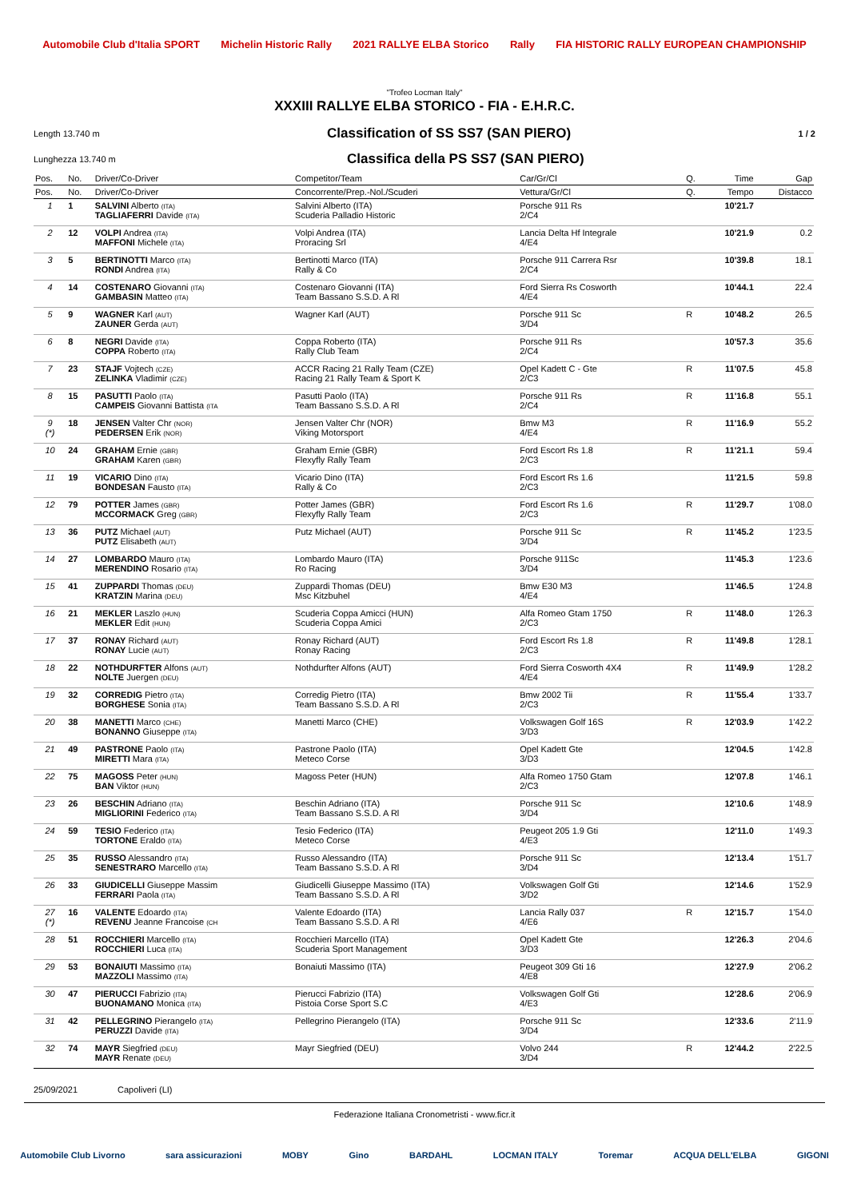Automobile Club d'Italia SPORT Michelin Historic Rally 2021 RALLYE ELBA Storico Rally FIA HISTORIC RALLY EUROPEAN CHAMPIONSHIP
"Trofeo Locman Italy"
XXXIII RALLYE ELBA STORICO - FIA - E.H.R.C.
Length 13.740 m
Classification of SS SS7 (SAN PIERO)
1 / 2
Lunghezza 13.740 m
Classifica della PS SS7 (SAN PIERO)
| Pos. | No. | Driver/Co-Driver | Competitor/Team | Car/Gr/Cl | Q. | Time | Gap |
| --- | --- | --- | --- | --- | --- | --- | --- |
| Pos. | No. | Driver/Co-Driver | Concorrente/Prep.-Nol./Scuderi | Vettura/Gr/Cl | Q. | Tempo | Distacco |
| 1 | 1 | SALVINI Alberto (ITA) TAGLIAFERRI Davide (ITA) | Salvini Alberto (ITA) Scuderia Palladio Historic | Porsche 911 Rs 2/C4 | | 10'21.7 | |
| 2 | 12 | VOLPI Andrea (ITA) MAFFONI Michele (ITA) | Volpi Andrea (ITA) Proracing Srl | Lancia Delta Hf Integrale 4/E4 | | 10'21.9 | 0.2 |
| 3 | 5 | BERTINOTTI Marco (ITA) RONDI Andrea (ITA) | Bertinotti Marco (ITA) Rally & Co | Porsche 911 Carrera Rsr 2/C4 | | 10'39.8 | 18.1 |
| 4 | 14 | COSTENARO Giovanni (ITA) GAMBASIN Matteo (ITA) | Costenaro Giovanni (ITA) Team Bassano S.S.D. A Rl | Ford Sierra Rs Cosworth 4/E4 | | 10'44.1 | 22.4 |
| 5 | 9 | WAGNER Karl (AUT) ZAUNER Gerda (AUT) | Wagner Karl (AUT) | Porsche 911 Sc 3/D4 | R | 10'48.2 | 26.5 |
| 6 | 8 | NEGRI Davide (ITA) COPPA Roberto (ITA) | Coppa Roberto (ITA) Rally Club Team | Porsche 911 Rs 2/C4 | | 10'57.3 | 35.6 |
| 7 | 23 | STAJF Vojtech (CZE) ZELINKA Vladimir (CZE) | ACCR Racing 21 Rally Team (CZE) Racing 21 Rally Team & Sport K | Opel Kadett C - Gte 2/C3 | R | 11'07.5 | 45.8 |
| 8 | 15 | PASUTTI Paolo (ITA) CAMPEIS Giovanni Battista (ITA | Pasutti Paolo (ITA) Team Bassano S.S.D. A Rl | Porsche 911 Rs 2/C4 | R | 11'16.8 | 55.1 |
| 9 (*) | 18 | JENSEN Valter Chr (NOR) PEDERSEN Erik (NOR) | Jensen Valter Chr (NOR) Viking Motorsport | Bmw M3 4/E4 | R | 11'16.9 | 55.2 |
| 10 | 24 | GRAHAM Ernie (GBR) GRAHAM Karen (GBR) | Graham Ernie (GBR) Flexyfly Rally Team | Ford Escort Rs 1.8 2/C3 | R | 11'21.1 | 59.4 |
| 11 | 19 | VICARIO Dino (ITA) BONDESAN Fausto (ITA) | Vicario Dino (ITA) Rally & Co | Ford Escort Rs 1.6 2/C3 | | 11'21.5 | 59.8 |
| 12 | 79 | POTTER James (GBR) MCCORMACK Greg (GBR) | Potter James (GBR) Flexyfly Rally Team | Ford Escort Rs 1.6 2/C3 | R | 11'29.7 | 1'08.0 |
| 13 | 36 | PUTZ Michael (AUT) PUTZ Elisabeth (AUT) | Putz Michael (AUT) | Porsche 911 Sc 3/D4 | R | 11'45.2 | 1'23.5 |
| 14 | 27 | LOMBARDO Mauro (ITA) MERENDINO Rosario (ITA) | Lombardo Mauro (ITA) Ro Racing | Porsche 911Sc 3/D4 | | 11'45.3 | 1'23.6 |
| 15 | 41 | ZUPPARDI Thomas (DEU) KRATZIN Marina (DEU) | Zuppardi Thomas (DEU) Msc Kitzbuhel | Bmw E30 M3 4/E4 | | 11'46.5 | 1'24.8 |
| 16 | 21 | MEKLER Laszlo (HUN) MEKLER Edit (HUN) | Scuderia Coppa Amicci (HUN) Scuderia Coppa Amici | Alfa Romeo Gtam 1750 2/C3 | R | 11'48.0 | 1'26.3 |
| 17 | 37 | RONAY Richard (AUT) RONAY Lucie (AUT) | Ronay Richard (AUT) Ronay Racing | Ford Escort Rs 1.8 2/C3 | R | 11'49.8 | 1'28.1 |
| 18 | 22 | NOTHDURFTER Alfons (AUT) NOLTE Juergen (DEU) | Nothdurfter Alfons (AUT) | Ford Sierra Cosworth 4X4 4/E4 | R | 11'49.9 | 1'28.2 |
| 19 | 32 | CORREDIG Pietro (ITA) BORGHESE Sonia (ITA) | Corredig Pietro (ITA) Team Bassano S.S.D. A Rl | Bmw 2002 Tii 2/C3 | R | 11'55.4 | 1'33.7 |
| 20 | 38 | MANETTI Marco (CHE) BONANNO Giuseppe (ITA) | Manetti Marco (CHE) | Volkswagen Golf 16S 3/D3 | R | 12'03.9 | 1'42.2 |
| 21 | 49 | PASTRONE Paolo (ITA) MIRETTI Mara (ITA) | Pastrone Paolo (ITA) Meteco Corse | Opel Kadett Gte 3/D3 | | 12'04.5 | 1'42.8 |
| 22 | 75 | MAGOSS Peter (HUN) BAN Viktor (HUN) | Magoss Peter (HUN) | Alfa Romeo 1750 Gtam 2/C3 | | 12'07.8 | 1'46.1 |
| 23 | 26 | BESCHIN Adriano (ITA) MIGLIORINI Federico (ITA) | Beschin Adriano (ITA) Team Bassano S.S.D. A Rl | Porsche 911 Sc 3/D4 | | 12'10.6 | 1'48.9 |
| 24 | 59 | TESIO Federico (ITA) TORTONE Eraldo (ITA) | Tesio Federico (ITA) Meteco Corse | Peugeot 205 1.9 Gti 4/E3 | | 12'11.0 | 1'49.3 |
| 25 | 35 | RUSSO Alessandro (ITA) SENESTRARO Marcello (ITA) | Russo Alessandro (ITA) Team Bassano S.S.D. A Rl | Porsche 911 Sc 3/D4 | | 12'13.4 | 1'51.7 |
| 26 | 33 | GIUDICELLI Giuseppe Massim FERRARI Paola (ITA) | Giudicelli Giuseppe Massimo (ITA) Team Bassano S.S.D. A Rl | Volkswagen Golf Gti 3/D2 | | 12'14.6 | 1'52.9 |
| 27 (*) | 16 | VALENTE Edoardo (ITA) REVENU Jeanne Francoise (CH | Valente Edoardo (ITA) Team Bassano S.S.D. A Rl | Lancia Rally 037 4/E6 | R | 12'15.7 | 1'54.0 |
| 28 | 51 | ROCCHIERI Marcello (ITA) ROCCHIERI Luca (ITA) | Rocchieri Marcello (ITA) Scuderia Sport Management | Opel Kadett Gte 3/D3 | | 12'26.3 | 2'04.6 |
| 29 | 53 | BONAIUTI Massimo (ITA) MAZZOLI Massimo (ITA) | Bonaiuti Massimo (ITA) | Peugeot 309 Gti 16 4/E8 | | 12'27.9 | 2'06.2 |
| 30 | 47 | PIERUCCI Fabrizio (ITA) BUONAMANO Monica (ITA) | Pierucci Fabrizio (ITA) Pistoia Corse Sport S.C | Volkswagen Golf Gti 4/E3 | | 12'28.6 | 2'06.9 |
| 31 | 42 | PELLEGRINO Pierangelo (ITA) PERUZZI Davide (ITA) | Pellegrino Pierangelo (ITA) | Porsche 911 Sc 3/D4 | | 12'33.6 | 2'11.9 |
| 32 | 74 | MAYR Siegfried (DEU) MAYR Renate (DEU) | Mayr Siegfried (DEU) | Volvo 244 3/D4 | R | 12'44.2 | 2'22.5 |
25/09/2021 Capoliveri (LI)
Federazione Italiana Cronometristi - www.ficr.it
Automobile Club Livorno sara assicurazioni MOBY Gino BARDAHL LOCMAN ITALY Toremar ACQUA DELL'ELBA GIGONI